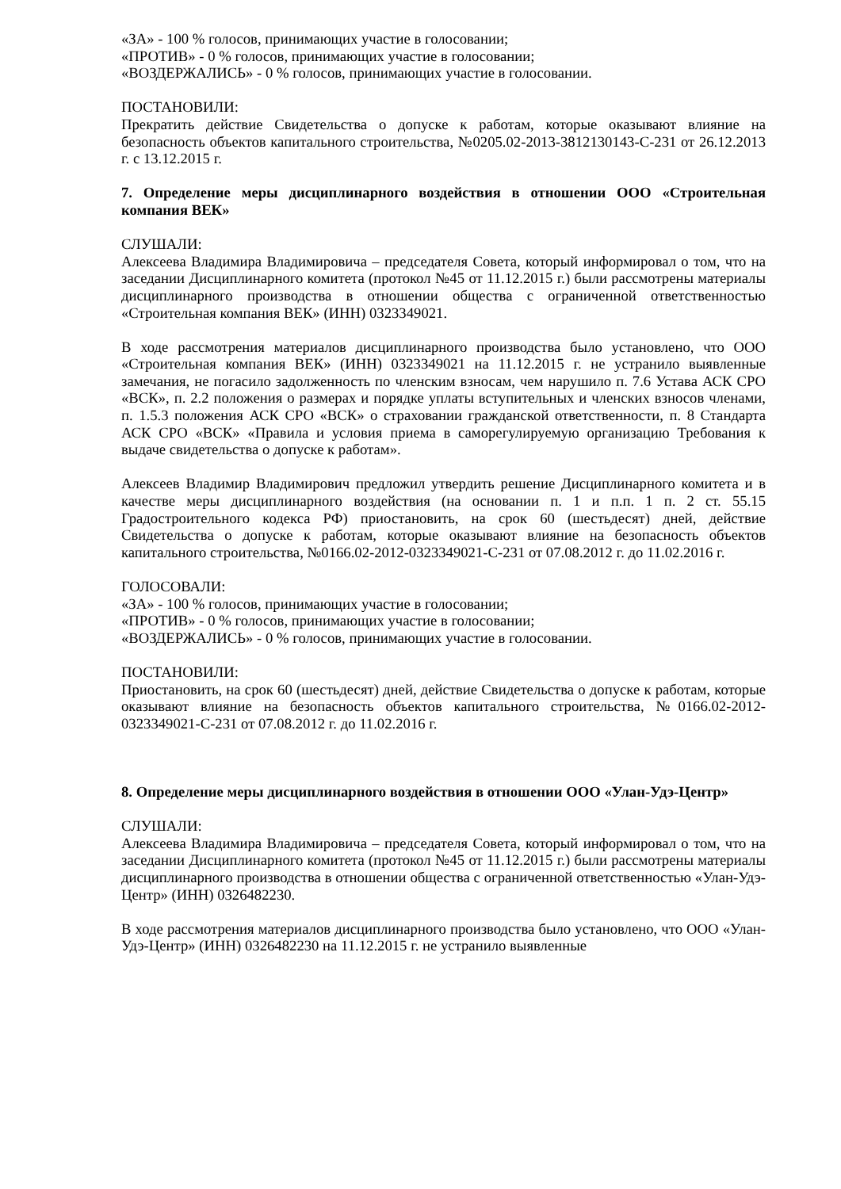«ЗА» - 100 % голосов, принимающих участие в голосовании;
«ПРОТИВ» - 0 % голосов, принимающих участие в голосовании;
«ВОЗДЕРЖАЛИСЬ» - 0 % голосов, принимающих участие в голосовании.
ПОСТАНОВИЛИ:
Прекратить действие Свидетельства о допуске к работам, которые оказывают влияние на безопасность объектов капитального строительства, №0205.02-2013-3812130143-С-231 от 26.12.2013 г. с 13.12.2015 г.
7. Определение меры дисциплинарного воздействия в отношении ООО «Строительная компания ВЕК»
СЛУШАЛИ:
Алексеева Владимира Владимировича – председателя Совета, который информировал о том, что на заседании Дисциплинарного комитета (протокол №45 от 11.12.2015 г.) были рассмотрены материалы дисциплинарного производства в отношении общества с ограниченной ответственностью «Строительная компания ВЕК» (ИНН) 0323349021.
В ходе рассмотрения материалов дисциплинарного производства было установлено, что ООО «Строительная компания ВЕК» (ИНН) 0323349021 на 11.12.2015 г. не устранило выявленные замечания, не погасило задолженность по членским взносам, чем нарушило п. 7.6 Устава АСК СРО «ВСК», п. 2.2 положения о размерах и порядке уплаты вступительных и членских взносов членами, п. 1.5.3 положения АСК СРО «ВСК» о страховании гражданской ответственности, п. 8 Стандарта АСК СРО «ВСК» «Правила и условия приема в саморегулируемую организацию Требования к выдаче свидетельства о допуске к работам».
Алексеев Владимир Владимирович предложил утвердить решение Дисциплинарного комитета и в качестве меры дисциплинарного воздействия (на основании п. 1 и п.п. 1 п. 2 ст. 55.15 Градостроительного кодекса РФ) приостановить, на срок 60 (шестьдесят) дней, действие Свидетельства о допуске к работам, которые оказывают влияние на безопасность объектов капитального строительства, №0166.02-2012-0323349021-С-231 от 07.08.2012 г. до 11.02.2016 г.
ГОЛОСОВАЛИ:
«ЗА» - 100 % голосов, принимающих участие в голосовании;
«ПРОТИВ» - 0 % голосов, принимающих участие в голосовании;
«ВОЗДЕРЖАЛИСЬ» - 0 % голосов, принимающих участие в голосовании.
ПОСТАНОВИЛИ:
Приостановить, на срок 60 (шестьдесят) дней, действие Свидетельства о допуске к работам, которые оказывают влияние на безопасность объектов капитального строительства, №0166.02-2012-0323349021-С-231 от 07.08.2012 г. до 11.02.2016 г.
8. Определение меры дисциплинарного воздействия в отношении ООО «Улан-Удэ-Центр»
СЛУШАЛИ:
Алексеева Владимира Владимировича – председателя Совета, который информировал о том, что на заседании Дисциплинарного комитета (протокол №45 от 11.12.2015 г.) были рассмотрены материалы дисциплинарного производства в отношении общества с ограниченной ответственностью «Улан-Удэ-Центр» (ИНН) 0326482230.
В ходе рассмотрения материалов дисциплинарного производства было установлено, что ООО «Улан-Удэ-Центр» (ИНН) 0326482230 на 11.12.2015 г. не устранило выявленные